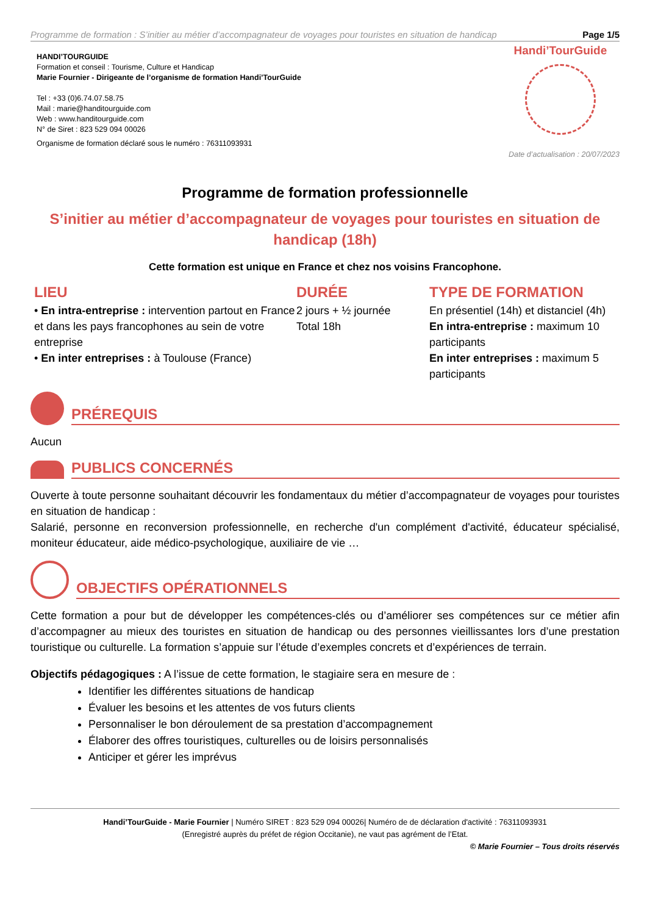Programme de formation : S’initier au métier d’accompagnateur de voyages pour touristes en situation de handicap Page 1/5
HANDI’TOURGUIDE
Formation et conseil : Tourisme, Culture et Handicap
Marie Fournier - Dirigeante de l’organisme de formation Handi’TourGuide
Tel : +33 (0)6.74.07.58.75
Mail : marie@handitourguide.com
Web : www.handitourguide.com
N° de Siret : 823 529 094 00026
Organisme de formation déclaré sous le numéro : 76311093931
Handi’TourGuide
Date d’actualisation : 20/07/2023
Programme de formation professionnelle
S’initier au métier d’accompagnateur de voyages pour touristes en situation de handicap (18h)
Cette formation est unique en France et chez nos voisins Francophone.
LIEU
• En intra-entreprise : intervention partout en France et dans les pays francophones au sein de votre entreprise
• En inter entreprises : à Toulouse (France)
DURÉE
2 jours + ½ journée
Total 18h
TYPE DE FORMATION
En présentiel (14h) et distanciel (4h)
En intra-entreprise : maximum 10 participants
En inter entreprises : maximum 5 participants
PRÉREQUIS
Aucun
PUBLICS CONCERNÉS
Ouverte à toute personne souhaitant découvrir les fondamentaux du métier d’accompagnateur de voyages pour touristes en situation de handicap :
Salarié, personne en reconversion professionnelle, en recherche d'un complément d'activité, éducateur spécialisé, moniteur éducateur, aide médico-psychologique, auxiliaire de vie …
OBJECTIFS OPÉRATIONNELS
Cette formation a pour but de développer les compétences-clés ou d’améliorer ses compétences sur ce métier afin d’accompagner au mieux des touristes en situation de handicap ou des personnes vieillissantes lors d’une prestation touristique ou culturelle. La formation s’appuie sur l’étude d’exemples concrets et d’expériences de terrain.
Objectifs pédagogiques : A l’issue de cette formation, le stagiaire sera en mesure de :
Identifier les différentes situations de handicap
Évaluer les besoins et les attentes de vos futurs clients
Personnaliser le bon déroulement de sa prestation d’accompagnement
Élaborer des offres touristiques, culturelles ou de loisirs personnalisés
Anticiper et gérer les imprévus
Handi’TourGuide - Marie Fournier | Numéro SIRET : 823 529 094 00026| Numéro de de déclaration d'activité : 76311093931
(Enregistré auprès du préfet de région Occitanie), ne vaut pas agrément de l’Etat.
© Marie Fournier – Tous droits réservés